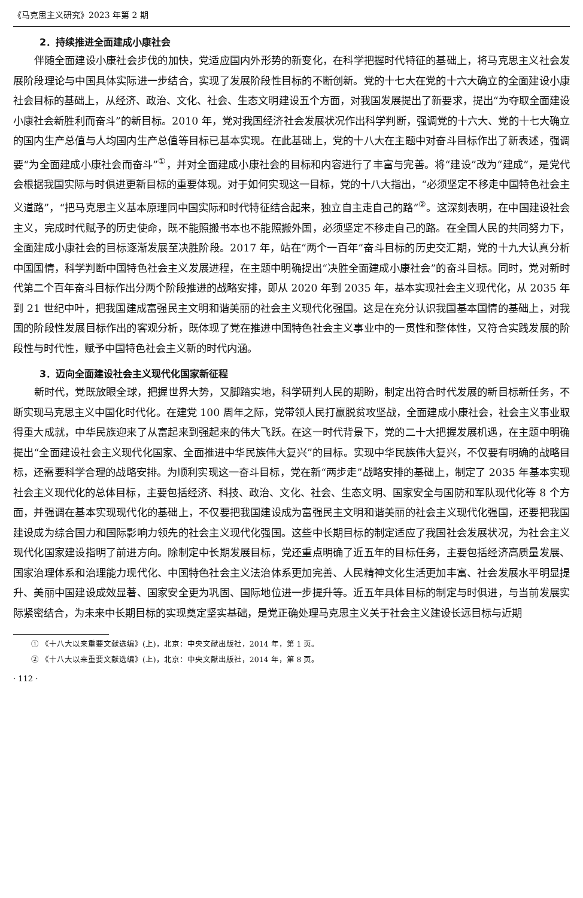《马克思主义研究》2023 年第 2 期
2．持续推进全面建成小康社会
伴随全面建设小康社会步伐的加快，党适应国内外形势的新变化，在科学把握时代特征的基础上，将马克思主义社会发展阶段理论与中国具体实际进一步结合，实现了发展阶段性目标的不断创新。党的十七大在党的十六大确立的全面建设小康社会目标的基础上，从经济、政治、文化、社会、生态文明建设五个方面，对我国发展提出了新要求，提出“为夺取全面建设小康社会新胜利而奋斗”的新目标。2010 年，党对我国经济社会发展状况作出科学判断，强调党的十六大、党的十七大确立的国内生产总值与人均国内生产总值等目标已基本实现。在此基础上，党的十八大在主题中对奋斗目标作出了新表述，强调要“为全面建成小康社会而奋斗”<sup>①</sup>，并对全面建成小康社会的目标和内容进行了丰富与完善。将“建设”改为“建成”，是党代会根据我国实际与时俱进更新目标的重要体现。对于如何实现这一目标，党的十八大指出，“必须坚定不移走中国特色社会主义道路”，“把马克思主义基本原理同中国实际和时代特征结合起来，独立自主走自己的路”<sup>②</sup>。这深刻表明，在中国建设社会主义，完成时代赋予的历史使命，既不能照搬书本也不能照搬外国，必须坚定不移走自己的路。在全国人民的共同努力下，全面建成小康社会的目标逐渐发展至决胜阶段。2017 年，站在“两个一百年”奋斗目标的历史交汇期，党的十九大认真分析中国国情，科学判断中国特色社会主义发展进程，在主题中明确提出“决胜全面建成小康社会”的奋斗目标。同时，党对新时代第二个百年奋斗目标作出分两个阶段推进的战略安排，即从 2020 年到 2035 年，基本实现社会主义现代化，从 2035 年到 21 世纪中叶，把我国建成富强民主文明和谐美丽的社会主义现代化强国。这是在充分认识我国基本国情的基础上，对我国的阶段性发展目标作出的客观分析，既体现了党在推进中国特色社会主义事业中的一贯性和整体性，又符合实践发展的阶段性与时代性，赋予中国特色社会主义新的时代内涵。
3．迈向全面建设社会主义现代化国家新征程
新时代，党既放眼全球，把握世界大势，又脚踏实地，科学研判人民的期盼，制定出符合时代发展的新目标新任务，不断实现马克思主义中国化时代化。在建党 100 周年之际，党带领人民打赢脱贫攻坚战，全面建成小康社会，社会主义事业取得重大成就，中华民族迎来了从富起来到强起来的伟大飞跃。在这一时代背景下，党的二十大把握发展机遇，在主题中明确提出“全面建设社会主义现代化国家、全面推进中华民族伟大复兴”的目标。实现中华民族伟大复兴，不仅要有明确的战略目标，还需要科学合理的战略安排。为顺利实现这一奋斗目标，党在新“两步走”战略安排的基础上，制定了 2035 年基本实现社会主义现代化的总体目标，主要包括经济、科技、政治、文化、社会、生态文明、国家安全与国防和军队现代化等 8 个方面，并强调在基本实现现代化的基础上，不仅要把我国建设成为富强民主文明和谐美丽的社会主义现代化强国，还要把我国建设成为综合国力和国际影响力领先的社会主义现代化强国。这些中长期目标的制定适应了我国社会发展状况，为社会主义现代化国家建设指明了前进方向。除制定中长期发展目标，党还重点明确了近五年的目标任务，主要包括经济高质量发展、国家治理体系和治理能力现代化、中国特色社会主义法治体系更加完善、人民精神文化生活更加丰富、社会发展水平明显提升、美丽中国建设成效显著、国家安全更为巩固、国际地位进一步提升等。近五年具体目标的制定与时俱进，与当前发展实际紧密结合，为未来中长期目标的实现奠定坚实基础，是党正确处理马克思主义关于社会主义建设长远目标与近期
① 《十八大以来重要文献选编》(上)，北京：中央文献出版社，2014 年，第 1 页。
② 《十八大以来重要文献选编》(上)，北京：中央文献出版社，2014 年，第 8 页。
· 112 ·